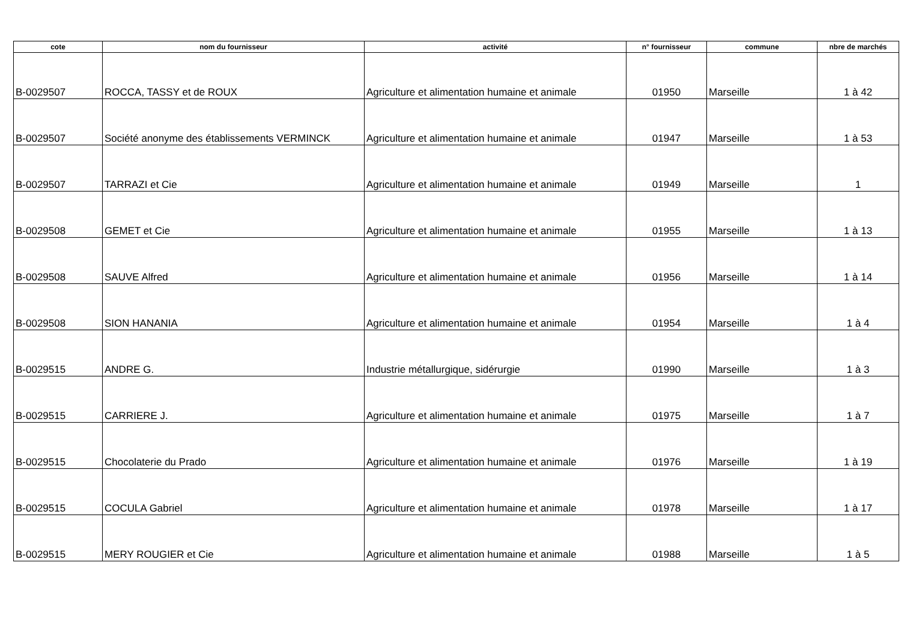| cote | nom du fournisseur | activité | n° fournisseur | commune | nbre de marchés |
| --- | --- | --- | --- | --- | --- |
| B-0029507 | ROCCA, TASSY et de ROUX | Agriculture et alimentation humaine et animale | 01950 | Marseille | 1 à 42 |
| B-0029507 | Société anonyme des établissements VERMINCK | Agriculture et alimentation humaine et animale | 01947 | Marseille | 1 à 53 |
| B-0029507 | TARRAZI et Cie | Agriculture et alimentation humaine et animale | 01949 | Marseille | 1 |
| B-0029508 | GEMET et Cie | Agriculture et alimentation humaine et animale | 01955 | Marseille | 1 à 13 |
| B-0029508 | SAUVE Alfred | Agriculture et alimentation humaine et animale | 01956 | Marseille | 1 à 14 |
| B-0029508 | SION HANANIA | Agriculture et alimentation humaine et animale | 01954 | Marseille | 1 à 4 |
| B-0029515 | ANDRE G. | Industrie métallurgique, sidérurgie | 01990 | Marseille | 1 à 3 |
| B-0029515 | CARRIERE J. | Agriculture et alimentation humaine et animale | 01975 | Marseille | 1 à 7 |
| B-0029515 | Chocolaterie du Prado | Agriculture et alimentation humaine et animale | 01976 | Marseille | 1 à 19 |
| B-0029515 | COCULA Gabriel | Agriculture et alimentation humaine et animale | 01978 | Marseille | 1 à 17 |
| B-0029515 | MERY ROUGIER et Cie | Agriculture et alimentation humaine et animale | 01988 | Marseille | 1 à 5 |